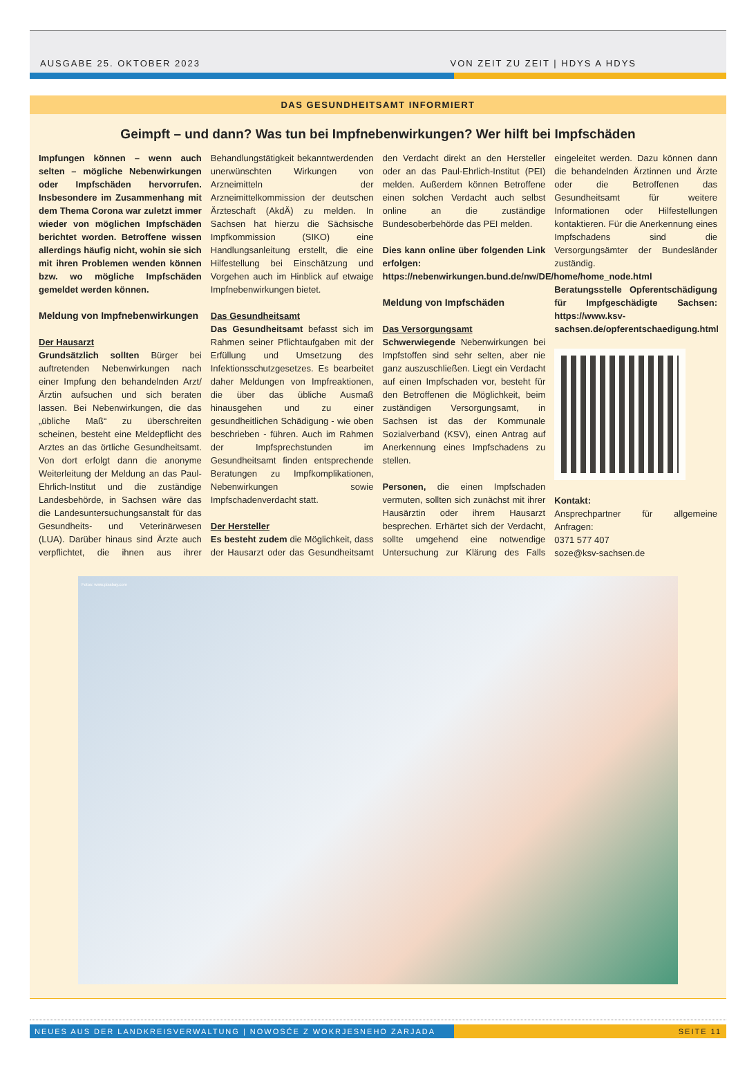AUSGABE 25. OKTOBER 2023 VON ZEIT ZU ZEIT | HDYS A HDYS
DAS GESUNDHEITSAMT INFORMIERT
Geimpft – und dann? Was tun bei Impfnebenwirkungen? Wer hilft bei Impfschäden
Impfungen können – wenn auch selten – mögliche Nebenwirkungen oder Impfschäden hervorrufen. Insbesondere im Zusammenhang mit dem Thema Corona war zuletzt immer wieder von möglichen Impfschäden berichtet worden. Betroffene wissen allerdings häufig nicht, wohin sie sich mit ihren Problemen wenden können bzw. wo mögliche Impfschäden gemeldet werden können.
Meldung von Impfnebenwirkungen
Der Hausarzt
Grundsätzlich sollten Bürger bei auftretenden Nebenwirkungen nach einer Impfung den behandelnden Arzt/Ärztin aufsuchen und sich beraten lassen. Bei Nebenwirkungen, die das „übliche Maß“ zu überschreiten scheinen, besteht eine Meldepflicht des Arztes an das örtliche Gesundheitsamt. Von dort erfolgt dann die anonyme Weiterleitung der Meldung an das Paul-Ehrlich-Institut und die zuständige Landesbehörde, in Sachsen wäre das die Landesuntersuchungsanstalt für das Gesundheits- und Veterinärwesen (LUA). Darüber hinaus sind Ärzte auch verpflichtet, die ihnen aus ihrer Behandlungstätigkeit bekanntwerdenden unerwünschten Wirkungen von Arzneimitteln der Arzneimittelkommission der deutschen Ärzteschaft (AkdÄ) zu melden. In Sachsen hat hierzu die Sächsische Impfkommission (SIKO) eine Handlungsanleitung erstellt, die eine Hilfestellung bei Einschätzung und Vorgehen auch im Hinblick auf etwaige Impfnebenwirkungen bietet.
Das Gesundheitsamt
Das Gesundheitsamt befasst sich im Rahmen seiner Pflichtaufgaben mit der Erfüllung und Umsetzung des Infektionsschutzgesetzes. Es bearbeitet daher Meldungen von Impfreaktionen, die über das übliche Ausmaß hinausgehen und zu einer gesundheitlichen Schädigung - wie oben beschrieben - führen. Auch im Rahmen der Impfsprechstunden im Gesundheitsamt finden entsprechende Beratungen zu Impfkomplikationen, Nebenwirkungen sowie Impfschadenverdacht statt.
Der Hersteller
Es besteht zudem die Möglichkeit, dass der Hausarzt oder das Gesundheitsamt den Verdacht direkt an den Hersteller oder an das Paul-Ehrlich-Institut (PEI) melden. Außerdem können Betroffene einen solchen Verdacht auch selbst online an die zuständige Bundesoberbehörde das PEI melden.
Dies kann online über folgenden Link erfolgen: https://nebenwirkungen.bund.de/nw/DE/home/home_node.html
Meldung von Impfschäden
Das Versorgungsamt
Schwerwiegende Nebenwirkungen bei Impfstoffen sind sehr selten, aber nie ganz auszuschließen. Liegt ein Verdacht auf einen Impfschaden vor, besteht für den Betroffenen die Möglichkeit, beim zuständigen Versorgungsamt, in Sachsen ist das der Kommunale Sozialverband (KSV), einen Antrag auf Anerkennung eines Impfschadens zu stellen.
Personen, die einen Impfschaden vermuten, sollten sich zunächst mit ihrer Hausärztin oder ihrem Hausarzt besprechen. Erhärtet sich der Verdacht, sollte umgehend eine notwendige Untersuchung zur Klärung des Falls eingeleitet werden. Dazu können dann die behandelnden Ärztinnen und Ärzte oder die Betroffenen das Gesundheitsamt für weitere Informationen oder Hilfestellungen kontaktieren. Für die Anerkennung eines Impfschadens sind die Versorgungsämter der Bundesländer zuständig.
Beratungsstelle Opferentschädigung für Impfgeschädigte Sachsen: https://www.ksv-sachsen.de/opferentschaedigung.html
Kontakt:
Ansprechpartner für allgemeine Anfragen:
0371 577 407
soze@ksv-sachsen.de
Fotos: www.pixabay.com
NEUES AUS DER LANDKREISVERWALTUNG | NOWOSĆE Z WOKRJESNEHO ZARJADA
SEITE 11